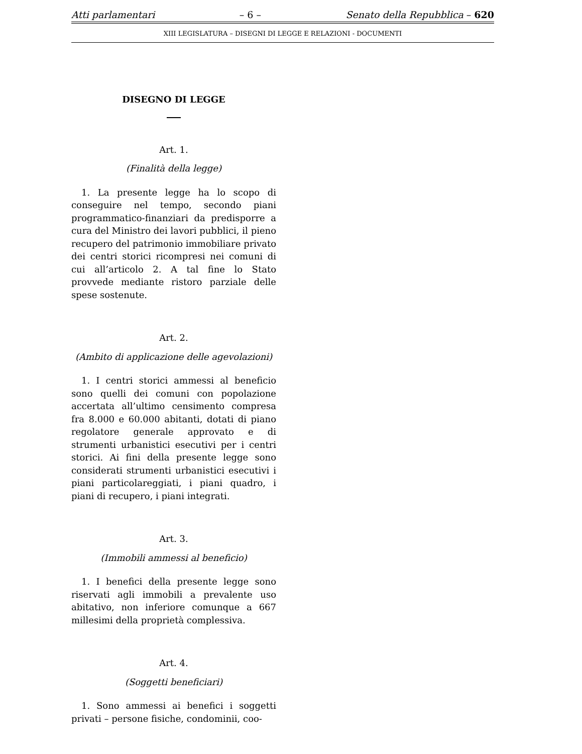Atti parlamentari – 6 – Senato della Repubblica – 620
XIII LEGISLATURA – DISEGNI DI LEGGE E RELAZIONI - DOCUMENTI
DISEGNO DI LEGGE
Art. 1.
(Finalità della legge)
1. La presente legge ha lo scopo di conseguire nel tempo, secondo piani programmatico-finanziari da predisporre a cura del Ministro dei lavori pubblici, il pieno recupero del patrimonio immobiliare privato dei centri storici ricompresi nei comuni di cui all’articolo 2. A tal fine lo Stato provvede mediante ristoro parziale delle spese sostenute.
Art. 2.
(Ambito di applicazione delle agevolazioni)
1. I centri storici ammessi al beneficio sono quelli dei comuni con popolazione accertata all’ultimo censimento compresa fra 8.000 e 60.000 abitanti, dotati di piano regolatore generale approvato e di strumenti urbanistici esecutivi per i centri storici. Ai fini della presente legge sono considerati strumenti urbanistici esecutivi i piani particolareggiati, i piani quadro, i piani di recupero, i piani integrati.
Art. 3.
(Immobili ammessi al beneficio)
1. I benefici della presente legge sono riservati agli immobili a prevalente uso abitativo, non inferiore comunque a 667 millesimi della proprietà complessiva.
Art. 4.
(Soggetti beneficiari)
1. Sono ammessi ai benefici i soggetti privati – persone fisiche, condominii, coo-